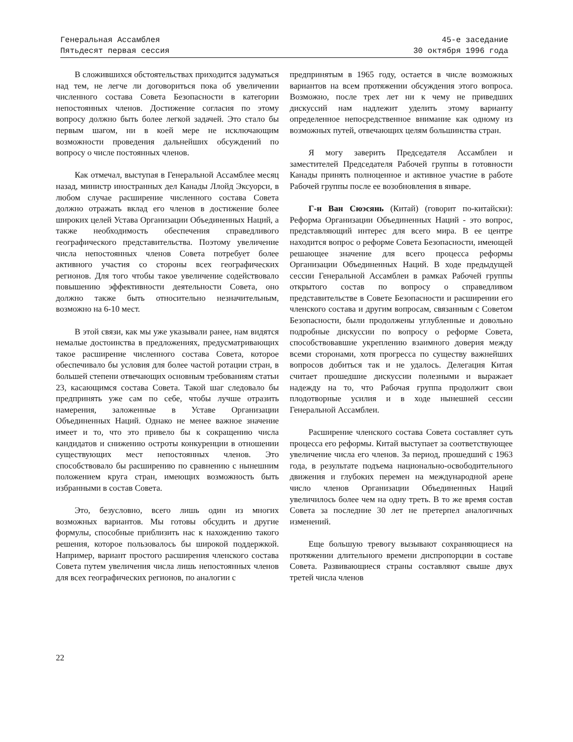Генеральная Ассамблея
Пятьдесят первая сессия
45-е заседание
30 октября 1996 года
В сложившихся обстоятельствах приходится задуматься над тем, не легче ли договориться пока об увеличении численного состава Совета Безопасности в категории непостоянных членов. Достижение согласия по этому вопросу должно быть более легкой задачей. Это стало бы первым шагом, ни в коей мере не исключающим возможности проведения дальнейших обсуждений по вопросу о числе постоянных членов.
Как отмечал, выступая в Генеральной Ассамблее месяц назад, министр иностранных дел Канады Ллойд Эксуорси, в любом случае расширение численного состава Совета должно отражать вклад его членов в достижение более широких целей Устава Организации Объединенных Наций, а также необходимость обеспечения справедливого географического представительства. Поэтому увеличение числа непостоянных членов Совета потребует более активного участия со стороны всех географических регионов. Для того чтобы такое увеличение содействовало повышению эффективности деятельности Совета, оно должно также быть относительно незначительным, возможно на 6-10 мест.
В этой связи, как мы уже указывали ранее, нам видятся немалые достоинства в предложениях, предусматривающих такое расширение численного состава Совета, которое обеспечивало бы условия для более частой ротации стран, в большей степени отвечающих основным требованиям статьи 23, касающимся состава Совета. Такой шаг следовало бы предпринять уже сам по себе, чтобы лучше отразить намерения, заложенные в Уставе Организации Объединенных Наций. Однако не менее важное значение имеет и то, что это привело бы к сокращению числа кандидатов и снижению остроты конкуренции в отношении существующих мест непостоянных членов. Это способствовало бы расширению по сравнению с нынешним положением круга стран, имеющих возможность быть избранными в состав Совета.
Это, безусловно, всего лишь один из многих возможных вариантов. Мы готовы обсудить и другие формулы, способные приблизить нас к нахождению такого решения, которое пользовалось бы широкой поддержкой. Например, вариант простого расширения членского состава Совета путем увеличения числа лишь непостоянных членов для всех географических регионов, по аналогии с
предпринятым в 1965 году, остается в числе возможных вариантов на всем протяжении обсуждения этого вопроса. Возможно, после трех лет ни к чему не приведших дискуссий нам надлежит уделить этому варианту определенное непосредственное внимание как одному из возможных путей, отвечающих целям большинства стран.
Я могу заверить Председателя Ассамблеи и заместителей Председателя Рабочей группы в готовности Канады принять полноценное и активное участие в работе Рабочей группы после ее возобновления в январе.
Г-н Ван Сюэсянь (Китай) (говорит по-китайски): Реформа Организации Объединенных Наций - это вопрос, представляющий интерес для всего мира. В ее центре находится вопрос о реформе Совета Безопасности, имеющей решающее значение для всего процесса реформы Организации Объединенных Наций. В ходе предыдущей сессии Генеральной Ассамблеи в рамках Рабочей группы открытого состав по вопросу о справедливом представительстве в Совете Безопасности и расширении его членского состава и другим вопросам, связанным с Советом Безопасности, были продолжены углубленные и довольно подробные дискуссии по вопросу о реформе Совета, способствовавшие укреплению взаимного доверия между всеми сторонами, хотя прогресса по существу важнейших вопросов добиться так и не удалось. Делегация Китая считает прошедшие дискуссии полезными и выражает надежду на то, что Рабочая группа продолжит свои плодотворные усилия и в ходе нынешней сессии Генеральной Ассамблеи.
Расширение членского состава Совета составляет суть процесса его реформы. Китай выступает за соответствующее увеличение числа его членов. За период, прошедший с 1963 года, в результате подъема национально-освободительного движения и глубоких перемен на международной арене число членов Организации Объединенных Наций увеличилось более чем на одну треть. В то же время состав Совета за последние 30 лет не претерпел аналогичных изменений.
Еще большую тревогу вызывают сохраняющиеся на протяжении длительного времени диспропорции в составе Совета. Развивающиеся страны составляют свыше двух третей числа членов
22